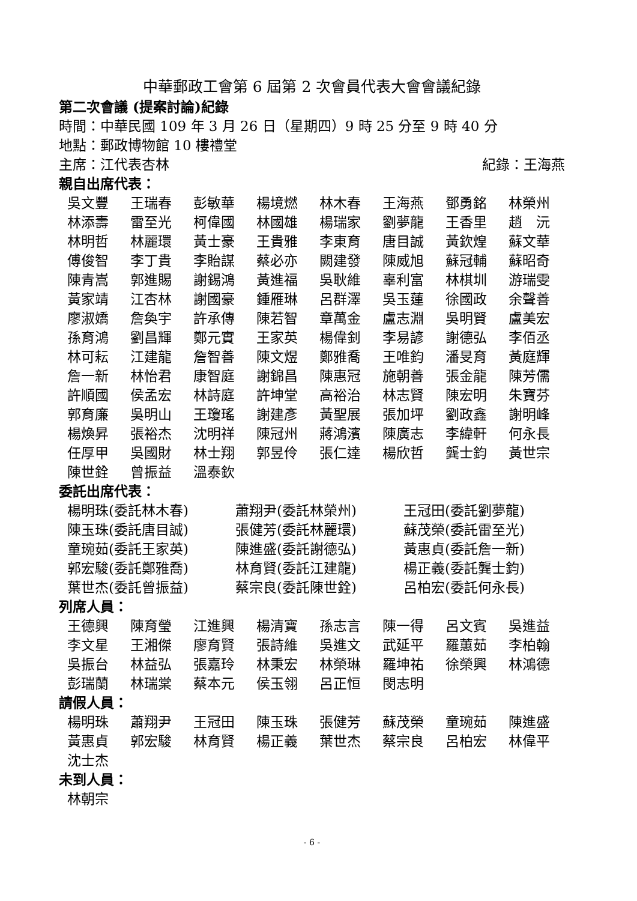中華郵政工會第 6 屆第 2 次會員代表大會會議紀錄
第二次會議 (提案討論)紀錄
時間：中華民國 109 年 3 月 26 日（星期四）9 時 25 分至 9 時 40 分
地點：郵政博物館 10 樓禮堂
主席：江代表杏林 紀錄：王海燕
親自出席代表：
| 吳文豐 | 王瑞春 | 彭敏華 | 楊境燃 | 林木春 | 王海燕 | 鄧勇銘 | 林榮州 |
| 林添壽 | 雷至光 | 柯偉國 | 林國雄 | 楊瑞家 | 劉夢龍 | 王香里 | 趙 沅 |
| 林明哲 | 林麗環 | 黃士豪 | 王貴雅 | 李東育 | 唐目誠 | 黃欽煌 | 蘇文華 |
| 傅俊智 | 李丁貴 | 李貽謀 | 蔡必亦 | 闕建發 | 陳威旭 | 蘇冠輔 | 蘇昭奇 |
| 陳青嵩 | 郭進賜 | 謝錫鴻 | 黃進福 | 吳耿維 | 辜利富 | 林棋圳 | 游瑞雯 |
| 黃家靖 | 江杏林 | 謝國豪 | 鍾雁琳 | 呂群澤 | 吳玉蓮 | 徐國政 | 余聲善 |
| 廖淑嬌 | 詹奐宇 | 許承傳 | 陳若智 | 章萬金 | 盧志淵 | 吳明賢 | 盧美宏 |
| 孫育鴻 | 劉昌輝 | 鄭元實 | 王家英 | 楊偉釗 | 李易諺 | 謝德弘 | 李佰丞 |
| 林可耘 | 江建龍 | 詹智善 | 陳文煜 | 鄭雅喬 | 王唯鈞 | 潘旻育 | 黃庭輝 |
| 詹一新 | 林怡君 | 康智庭 | 謝錦昌 | 陳惠冠 | 施朝善 | 張金龍 | 陳芳儒 |
| 許順國 | 侯孟宏 | 林詩庭 | 許坤堂 | 高裕治 | 林志賢 | 陳宏明 | 朱寶芬 |
| 郭育廉 | 吳明山 | 王瓊瑤 | 謝建彥 | 黃聖展 | 張加坪 | 劉政鑫 | 謝明峰 |
| 楊煥昇 | 張裕杰 | 沈明祥 | 陳冠州 | 蔣鴻濱 | 陳廣志 | 李緯軒 | 何永長 |
| 任厚甲 | 吳國財 | 林士翔 | 郭昱伶 | 張仁達 | 楊欣哲 | 龔士鈞 | 黃世宗 |
| 陳世銓 | 曾振益 | 溫泰欽 | | | | | |
委託出席代表：
| 楊明珠(委託林木春) | 蕭翔尹(委託林榮州) | 王冠田(委託劉夢龍) |
| 陳玉珠(委託唐目誠) | 張健芳(委託林麗環) | 蘇茂榮(委託雷至光) |
| 童琬茹(委託王家英) | 陳進盛(委託謝德弘) | 黃惠貞(委託詹一新) |
| 郭宏駿(委託鄭雅喬) | 林育賢(委託江建龍) | 楊正義(委託龔士鈞) |
| 葉世杰(委託曾振益) | 蔡宗良(委託陳世銓) | 呂柏宏(委託何永長) |
列席人員：
| 王德興 | 陳育瑩 | 江進興 | 楊清寶 | 孫志言 | 陳一得 | 呂文賓 | 吳進益 |
| 李文星 | 王湘傑 | 廖育賢 | 張詩維 | 吳進文 | 武延平 | 羅蕙茹 | 李柏翰 |
| 吳振台 | 林益弘 | 張嘉玲 | 林秉宏 | 林榮琳 | 羅坤祐 | 徐榮興 | 林鴻德 |
| 彭瑞蘭 | 林瑞棠 | 蔡本元 | 侯玉翎 | 呂正恒 | 閔志明 | | |
請假人員：
| 楊明珠 | 蕭翔尹 | 王冠田 | 陳玉珠 | 張健芳 | 蘇茂榮 | 童琬茹 | 陳進盛 |
| 黃惠貞 | 郭宏駿 | 林育賢 | 楊正義 | 葉世杰 | 蔡宗良 | 呂柏宏 | 林偉平 |
| 沈士杰 | | | | | | | |
未到人員：
| 林朝宗 |
- 6 -